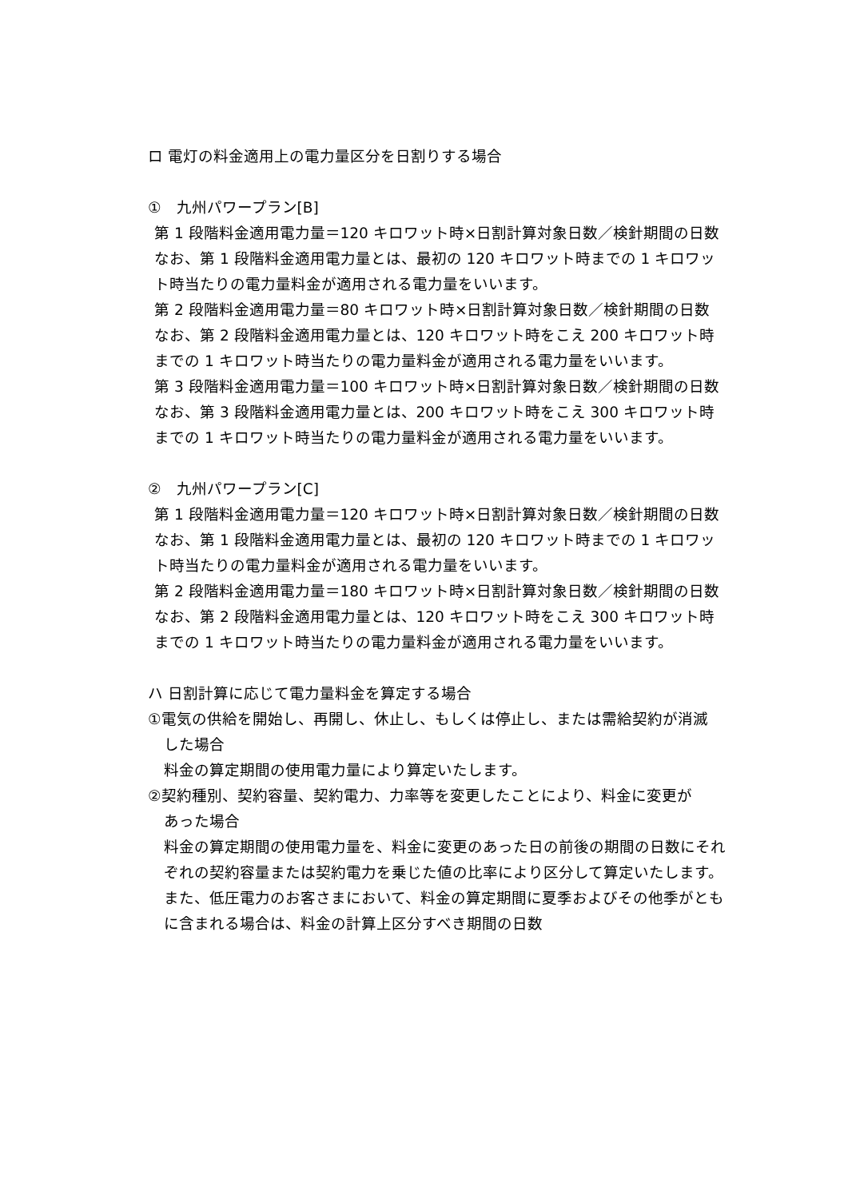ロ 電灯の料金適用上の電力量区分を日割りする場合
①　九州パワープラン[B]
第 1 段階料金適用電力量＝120 キロワット時×日割計算対象日数／検針期間の日数
なお、第 1 段階料金適用電力量とは、最初の 120 キロワット時までの 1 キロワット時当たりの電力量料金が適用される電力量をいいます。
第 2 段階料金適用電力量＝80 キロワット時×日割計算対象日数／検針期間の日数
なお、第 2 段階料金適用電力量とは、120 キロワット時をこえ 200 キロワット時までの 1 キロワット時当たりの電力量料金が適用される電力量をいいます。
第 3 段階料金適用電力量＝100 キロワット時×日割計算対象日数／検針期間の日数
なお、第 3 段階料金適用電力量とは、200 キロワット時をこえ 300 キロワット時までの 1 キロワット時当たりの電力量料金が適用される電力量をいいます。
②　九州パワープラン[C]
第 1 段階料金適用電力量＝120 キロワット時×日割計算対象日数／検針期間の日数
なお、第 1 段階料金適用電力量とは、最初の 120 キロワット時までの 1 キロワット時当たりの電力量料金が適用される電力量をいいます。
第 2 段階料金適用電力量＝180 キロワット時×日割計算対象日数／検針期間の日数
なお、第 2 段階料金適用電力量とは、120 キロワット時をこえ 300 キロワット時までの 1 キロワット時当たりの電力量料金が適用される電力量をいいます。
ハ 日割計算に応じて電力量料金を算定する場合
①電気の供給を開始し、再開し、休止し、もしくは停止し、または需給契約が消滅
した場合
料金の算定期間の使用電力量により算定いたします。
②契約種別、契約容量、契約電力、力率等を変更したことにより、料金に変更が
あった場合
料金の算定期間の使用電力量を、料金に変更のあった日の前後の期間の日数にそれぞれの契約容量または契約電力を乗じた値の比率により区分して算定いたします。また、低圧電力のお客さまにおいて、料金の算定期間に夏季およびその他季がともに含まれる場合は、料金の計算上区分すべき期間の日数